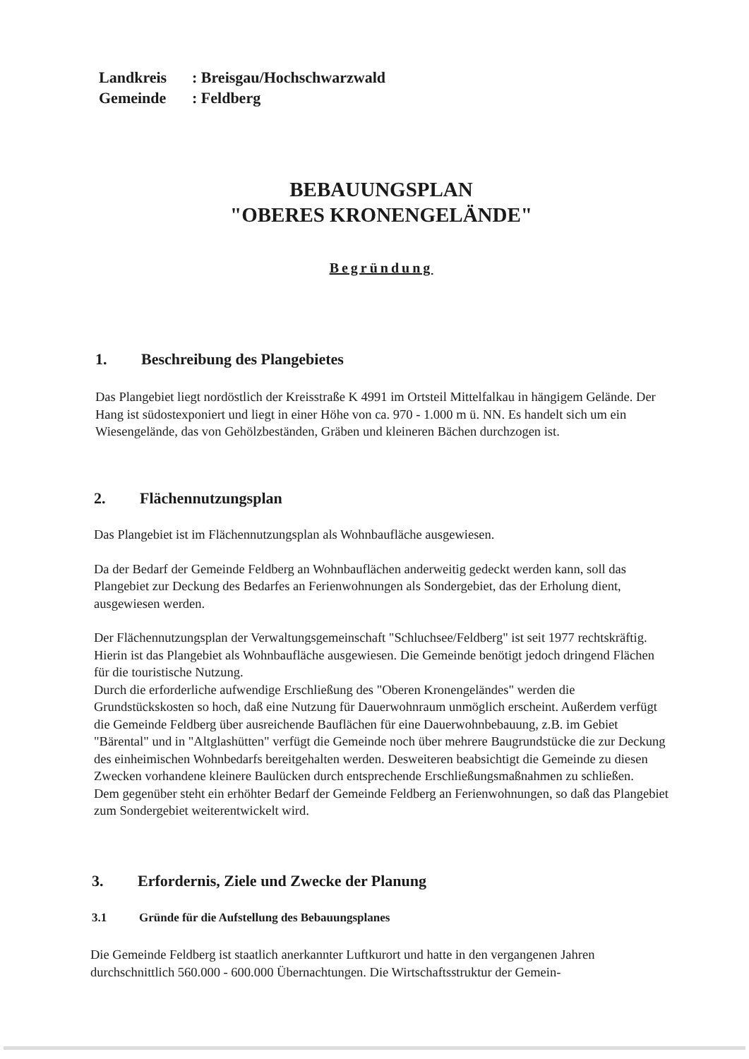Landkreis: Breisgau/Hochschwarzwald
Gemeinde: Feldberg
BEBAUUNGSPLAN
"OBERES KRONENGELÄNDE"
Begründung
1. Beschreibung des Plangebietes
Das Plangebiet liegt nordöstlich der Kreisstraße K 4991 im Ortsteil Mittelfalkau in hängigem Gelände. Der Hang ist südostexponiert und liegt in einer Höhe von ca. 970 - 1.000 m ü. NN. Es handelt sich um ein Wiesengelände, das von Gehölzbeständen, Gräben und kleineren Bächen durchzogen ist.
2. Flächennutzungsplan
Das Plangebiet ist im Flächennutzungsplan als Wohnbaufläche ausgewiesen.
Da der Bedarf der Gemeinde Feldberg an Wohnbauflächen anderweitig gedeckt werden kann, soll das Plangebiet zur Deckung des Bedarfes an Ferienwohnungen als Sondergebiet, das der Erholung dient, ausgewiesen werden.
Der Flächennutzungsplan der Verwaltungsgemeinschaft "Schluchsee/Feldberg" ist seit 1977 rechtskräftig. Hierin ist das Plangebiet als Wohnbaufläche ausgewiesen. Die Gemeinde benötigt jedoch dringend Flächen für die touristische Nutzung.
Durch die erforderliche aufwendige Erschließung des "Oberen Kronengeländes" werden die Grundstückskosten so hoch, daß eine Nutzung für Dauerwohnraum unmöglich erscheint. Außerdem verfügt die Gemeinde Feldberg über ausreichende Bauflächen für eine Dauerwohnbebauung, z.B. im Gebiet "Bärental" und in "Altglashütten" verfügt die Gemeinde noch über mehrere Baugrundstücke die zur Deckung des einheimischen Wohnbedarfs bereitgehalten werden. Desweiteren beabsichtigt die Gemeinde zu diesen Zwecken vorhandene kleinere Baulücken durch entsprechende Erschließungsmaßnahmen zu schließen.
Dem gegenüber steht ein erhöhter Bedarf der Gemeinde Feldberg an Ferienwohnungen, so daß das Plangebiet zum Sondergebiet weiterentwickelt wird.
3. Erfordernis, Ziele und Zwecke der Planung
3.1 Gründe für die Aufstellung des Bebauungsplanes
Die Gemeinde Feldberg ist staatlich anerkannter Luftkurort und hatte in den vergangenen Jahren durchschnittlich 560.000 - 600.000 Übernachtungen. Die Wirtschaftsstruktur der Gemein-